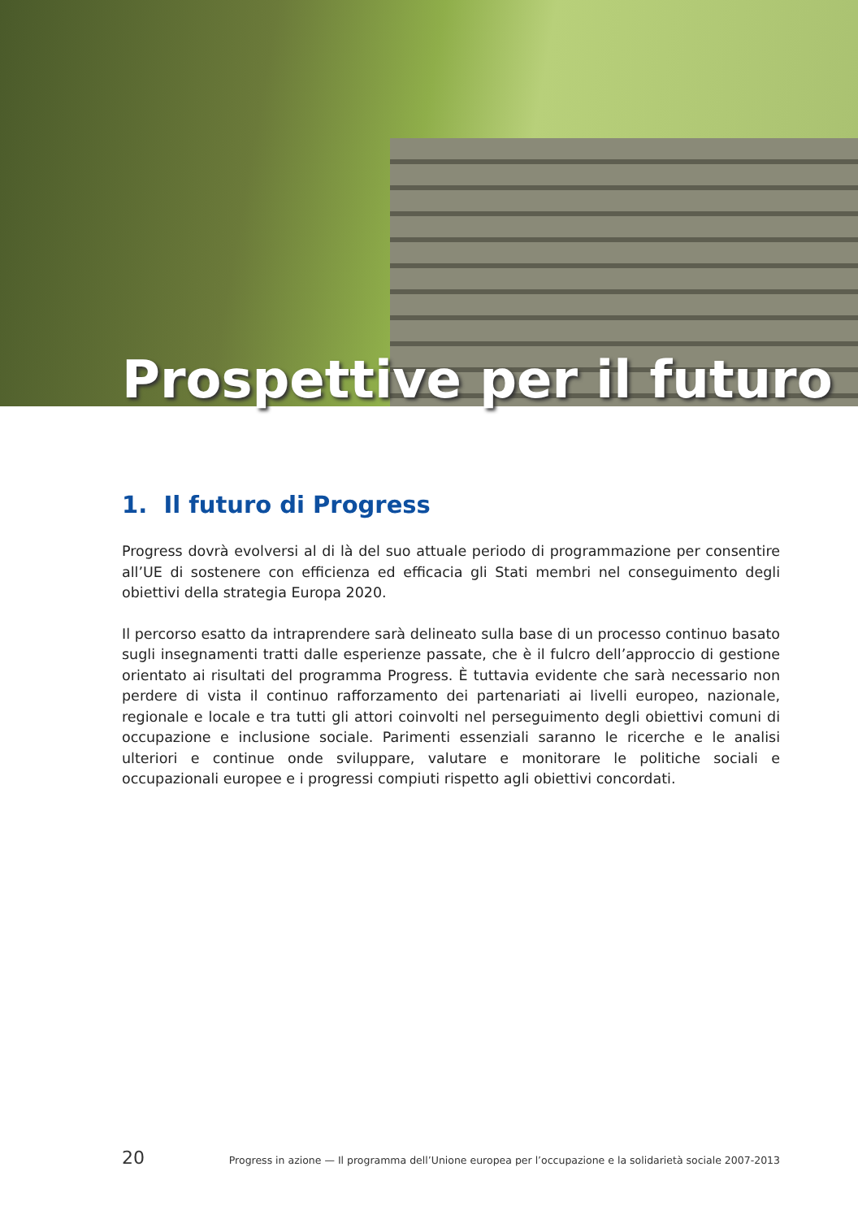Prospettive per il futuro
1. Il futuro di Progress
Progress dovrà evolversi al di là del suo attuale periodo di programmazione per consentire all’UE di sostenere con efficienza ed efficacia gli Stati membri nel conseguimento degli obiettivi della strategia Europa 2020.
Il percorso esatto da intraprendere sarà delineato sulla base di un processo continuo basato sugli insegnamenti tratti dalle esperienze passate, che è il fulcro dell’approccio di gestione orientato ai risultati del programma Progress. È tuttavia evidente che sarà necessario non perdere di vista il continuo rafforzamento dei partenariati ai livelli europeo, nazionale, regionale e locale e tra tutti gli attori coinvolti nel perseguimento degli obiettivi comuni di occupazione e inclusione sociale. Parimenti essenziali saranno le ricerche e le analisi ulteriori e continue onde sviluppare, valutare e monitorare le politiche sociali e occupazionali europee e i progressi compiuti rispetto agli obiettivi concordati.
20 Progress in azione — Il programma dell’Unione europea per l’occupazione e la solidarietà sociale 2007-2013